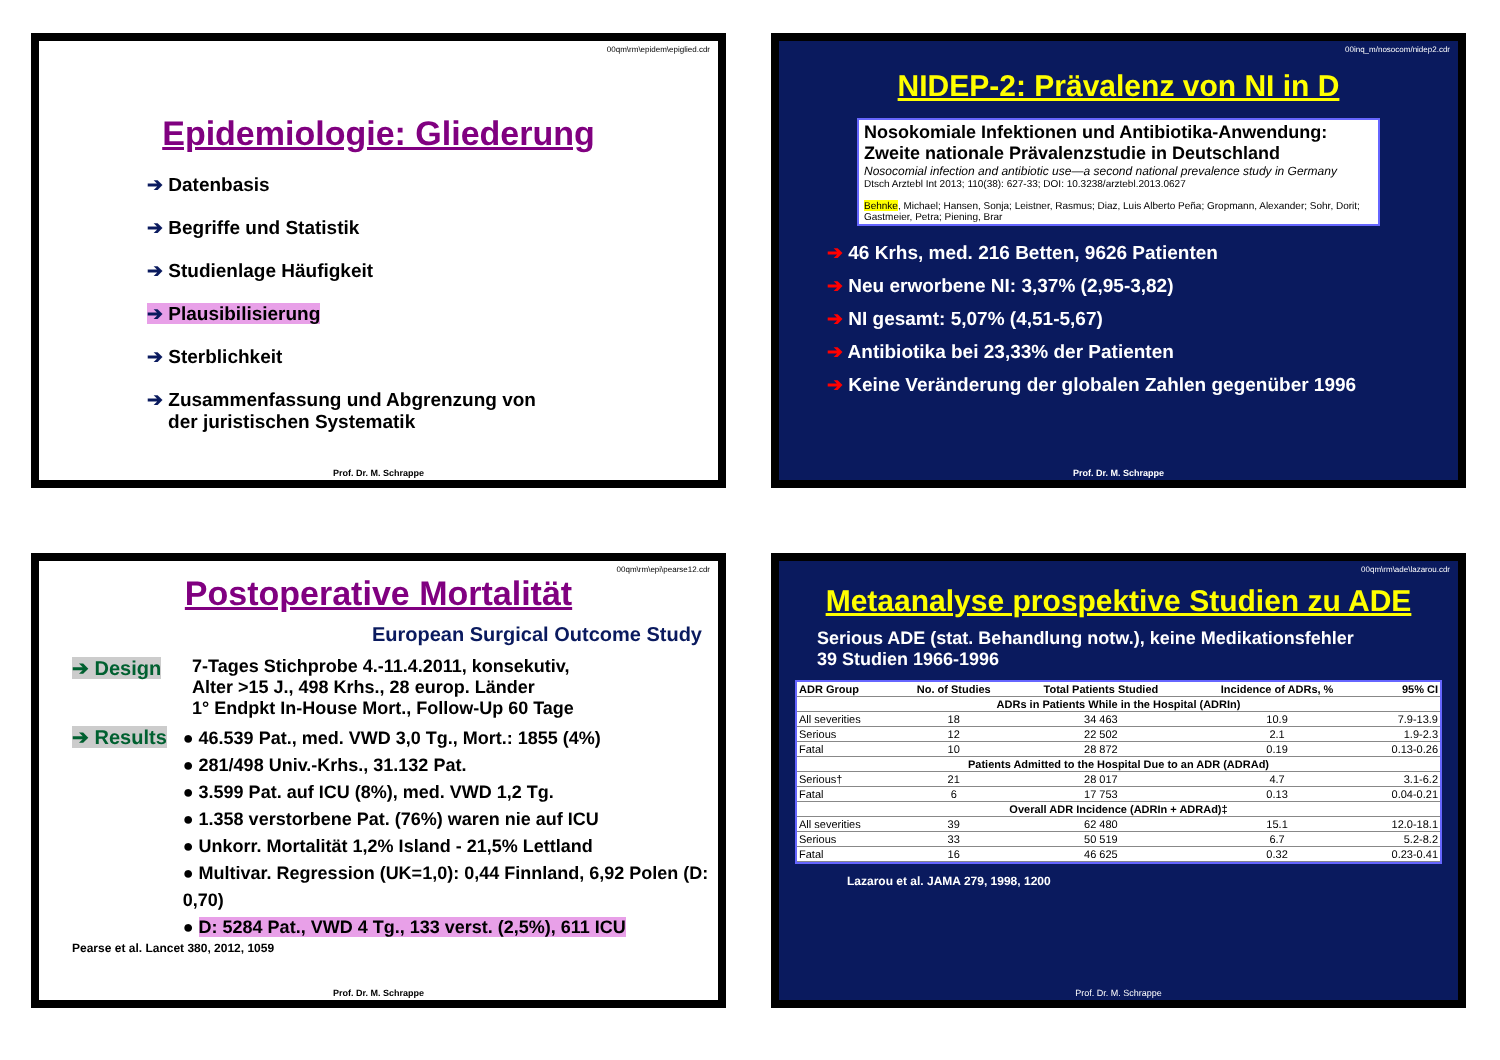00qm\rm\epidem\epiglied.cdr
Epidemiologie: Gliederung
➔ Datenbasis
➔ Begriffe und Statistik
➔ Studienlage Häufigkeit
➔ Plausibilisierung
➔ Sterblichkeit
➔ Zusammenfassung und Abgrenzung von
der juristischen Systematik
Prof. Dr. M. Schrappe
00inq_m/nosocom/nidep2.cdr
NIDEP-2: Prävalenz von NI in D
Nosokomiale Infektionen und Antibiotika-Anwendung: Zweite nationale Prävalenzstudie in Deutschland
Nosocomial infection and antibiotic use—a second national prevalence study in Germany
Dtsch Arztebl Int 2013; 110(38): 627-33; DOI: 10.3238/arztebl.2013.0627
Behnke, Michael; Hansen, Sonja; Leistner, Rasmus; Diaz, Luis Alberto Peña; Gropmann, Alexander; Sohr, Dorit; Gastmeier, Petra; Piening, Brar
➔ 46 Krhs, med. 216 Betten, 9626 Patienten
➔ Neu erworbene NI: 3,37% (2,95-3,82)
➔ NI gesamt: 5,07% (4,51-5,67)
➔ Antibiotika bei 23,33% der Patienten
➔ Keine Veränderung der globalen Zahlen gegenüber 1996
Prof. Dr. M. Schrappe
00qm\rm\epi\pearse12.cdr
Postoperative Mortalität
European Surgical Outcome Study
➔ Design 7-Tages Stichprobe 4.-11.4.2011, konsekutiv,
Alter >15 J., 498 Krhs., 28 europ. Länder
1° Endpkt In-House Mort., Follow-Up 60 Tage
➔ Results
● 46.539 Pat., med. VWD 3,0 Tg., Mort.: 1855 (4%)
● 281/498 Univ.-Krhs., 31.132 Pat.
● 3.599 Pat. auf ICU (8%), med. VWD 1,2 Tg.
● 1.358 verstorbene Pat. (76%) waren nie auf ICU
● Unkorr. Mortalität 1,2% Island - 21,5% Lettland
● Multivar. Regression (UK=1,0): 0,44 Finnland, 6,92 Polen (D: 0,70)
● D: 5284 Pat., VWD 4 Tg., 133 verst. (2,5%), 611 ICU
Pearse et al. Lancet 380, 2012, 1059
Prof. Dr. M. Schrappe
00qm\rm\ade\lazarou.cdr
Metaanalyse prospektive Studien zu ADE
Serious ADE (stat. Behandlung notw.), keine Medikationsfehler
39 Studien 1966-1996
| ADR Group | No. of Studies | Total Patients Studied | Incidence of ADRs, % | 95% CI |
| --- | --- | --- | --- | --- |
| ADRs in Patients While in the Hospital (ADRIn) | | | | |
| All severities | 18 | 34 463 | 10.9 | 7.9-13.9 |
| Serious | 12 | 22 502 | 2.1 | 1.9-2.3 |
| Fatal | 10 | 28 872 | 0.19 | 0.13-0.26 |
| Patients Admitted to the Hospital Due to an ADR (ADRAd) | | | | |
| Serious† | 21 | 28 017 | 4.7 | 3.1-6.2 |
| Fatal | 6 | 17 753 | 0.13 | 0.04-0.21 |
| Overall ADR Incidence (ADRIn + ADRAd)‡ | | | | |
| All severities | 39 | 62 480 | 15.1 | 12.0-18.1 |
| Serious | 33 | 50 519 | 6.7 | 5.2-8.2 |
| Fatal | 16 | 46 625 | 0.32 | 0.23-0.41 |
Lazarou et al. JAMA 279, 1998, 1200
Prof. Dr. M. Schrappe